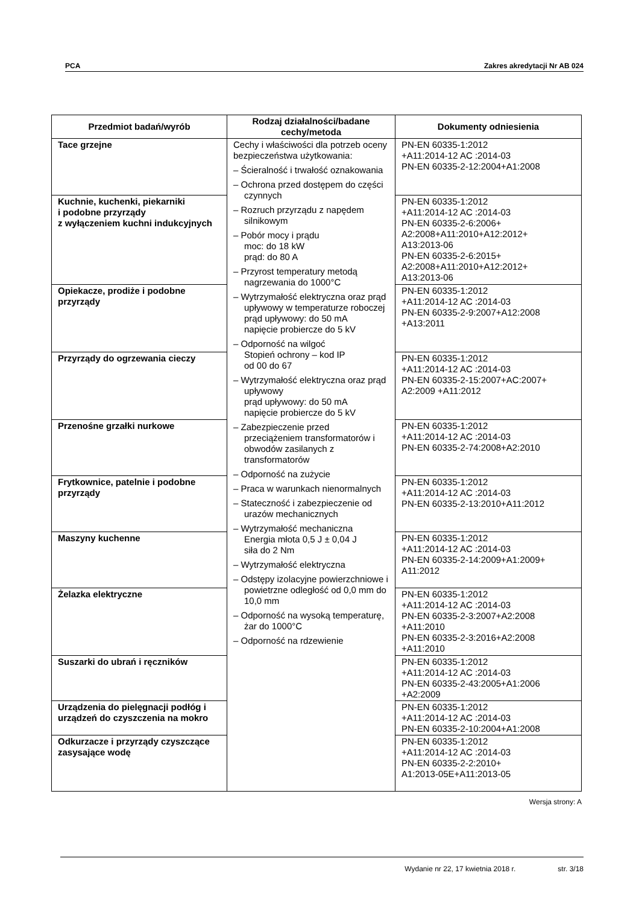PCA Zakres akredytacji Nr AB 024
| Przedmiot badań/wyrób | Rodzaj działalności/badane cechy/metoda | Dokumenty odniesienia |
| --- | --- | --- |
| Tace grzejne | Cechy i właściwości dla potrzeb oceny bezpieczeństwa użytkowania: – Ścieralność i trwałość oznakowania – Ochrona przed dostępem do części czynnych – Rozruch przyrządu z napędem silnikowym – Pobór mocy i prądu moc: do 18 kW prąd: do 80 A – Przyrost temperatury metodą nagrzewania do 1000°C – Wytrzymałość elektryczna oraz prąd upływowy w temperaturze roboczej prąd upływowy: do 50 mA napięcie probiercze do 5 kV – Odporność na wilgoć Stopień ochrony – kod IP od 00 do 67 – Wytrzymałość elektryczna oraz prąd upływowy prąd upływowy: do 50 mA napięcie probiercze do 5 kV – Zabezpieczenie przed przeciążeniem transformatorów i obwodów zasilanych z transformatorów – Odporność na zużycie – Praca w warunkach nienormalnych – Stateczność i zabezpieczenie od urazów mechanicznych – Wytrzymałość mechaniczna Energia młota 0,5 J ± 0,04 J siła do 2 Nm – Wytrzymałość elektryczna – Odstępy izolacyjne powierzchniowe i powietrzne odległość od 0,0 mm do 10,0 mm – Odporność na wysoką temperaturę, żar do 1000°C – Odporność na rdzewienie | PN-EN 60335-1:2012 +A11:2014-12 AC :2014-03 PN-EN 60335-2-12:2004+A1:2008 |
| Kuchnie, kuchenki, piekarniki i podobne przyrządy z wyłączeniem kuchni indukcyjnych | | PN-EN 60335-1:2012 +A11:2014-12 AC :2014-03 PN-EN 60335-2-6:2006+ A2:2008+A11:2010+A12:2012+ A13:2013-06 PN-EN 60335-2-6:2015+ A2:2008+A11:2010+A12:2012+ A13:2013-06 |
| Opiekacze, prodiże i podobne przyrządy | | PN-EN 60335-1:2012 +A11:2014-12 AC :2014-03 PN-EN 60335-2-9:2007+A12:2008 +A13:2011 |
| Przyrządy do ogrzewania cieczy | | PN-EN 60335-1:2012 +A11:2014-12 AC :2014-03 PN-EN 60335-2-15:2007+AC:2007+ A2:2009 +A11:2012 |
| Przenośne grzałki nurkowe | | PN-EN 60335-1:2012 +A11:2014-12 AC :2014-03 PN-EN 60335-2-74:2008+A2:2010 |
| Frytkownice, patelnie i podobne przyrządy | | PN-EN 60335-1:2012 +A11:2014-12 AC :2014-03 PN-EN 60335-2-13:2010+A11:2012 |
| Maszyny kuchenne | | PN-EN 60335-1:2012 +A11:2014-12 AC :2014-03 PN-EN 60335-2-14:2009+A1:2009+ A11:2012 |
| Żelazka elektryczne | | PN-EN 60335-1:2012 +A11:2014-12 AC :2014-03 PN-EN 60335-2-3:2007+A2:2008 +A11:2010 PN-EN 60335-2-3:2016+A2:2008 +A11:2010 |
| Suszarki do ubrań i ręczników | | PN-EN 60335-1:2012 +A11:2014-12 AC :2014-03 PN-EN 60335-2-43:2005+A1:2006 +A2:2009 |
| Urządzenia do pielęgnacji podłóg i urządzeń do czyszczenia na mokro | | PN-EN 60335-1:2012 +A11:2014-12 AC :2014-03 PN-EN 60335-2-10:2004+A1:2008 |
| Odkurzacze i przyrządy czyszczące zasysające wodę | | PN-EN 60335-1:2012 +A11:2014-12 AC :2014-03 PN-EN 60335-2-2:2010+ A1:2013-05E+A11:2013-05 |
Wersja strony: A
Wydanie nr 22, 17 kwietnia 2018 r. str. 3/18